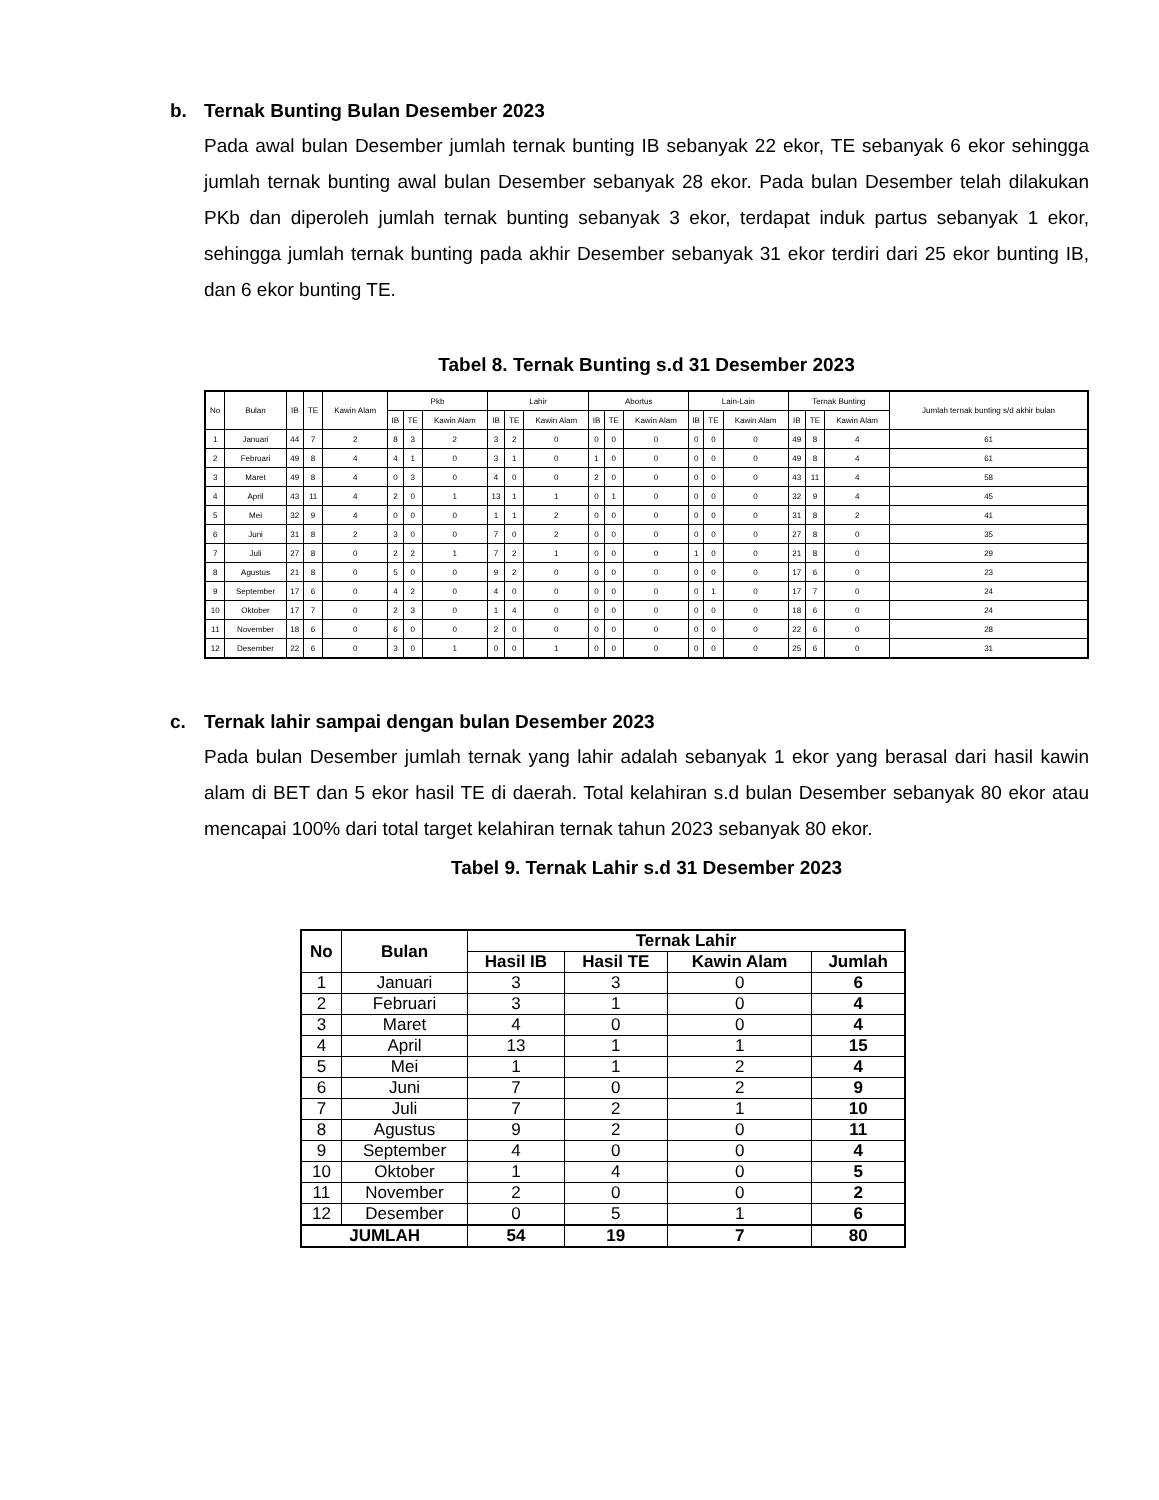b. Ternak Bunting Bulan Desember 2023
Pada awal bulan Desember jumlah ternak bunting IB sebanyak 22 ekor, TE sebanyak 6 ekor sehingga jumlah ternak bunting awal bulan Desember sebanyak 28 ekor. Pada bulan Desember telah dilakukan PKb dan diperoleh jumlah ternak bunting sebanyak 3 ekor, terdapat induk partus sebanyak 1 ekor, sehingga jumlah ternak bunting pada akhir Desember sebanyak 31 ekor terdiri dari 25 ekor bunting IB, dan 6 ekor bunting TE.
Tabel 8. Ternak Bunting s.d 31 Desember 2023
| No | Bulan | IB | TE | Kawin Alam | Pkb | | | Lahir | | | Abortus | | | Lain-Lain | | | Ternak Bunting | | | Jumlah ternak bunting s/d akhir bulan |
| --- | --- | --- | --- | --- | --- | --- | --- | --- | --- | --- | --- | --- | --- | --- | --- | --- | --- | --- | --- | --- |
| | | | | | IB | TE | Kawin Alam | IB | TE | Kawin Alam | IB | TE | Kawin Alam | IB | TE | Kawin Alam | IB | TE | Kawin Alam | |
| 1 | Januari | 44 | 7 | 2 | 8 | 3 | 2 | 3 | 2 | 0 | 0 | 0 | 0 | 0 | 0 | 0 | 49 | 8 | 4 | 61 |
| 2 | Februari | 49 | 8 | 4 | 4 | 1 | 0 | 3 | 1 | 0 | 1 | 0 | 0 | 0 | 0 | 0 | 49 | 8 | 4 | 61 |
| 3 | Maret | 49 | 8 | 4 | 0 | 3 | 0 | 4 | 0 | 0 | 2 | 0 | 0 | 0 | 0 | 0 | 43 | 11 | 4 | 58 |
| 4 | April | 43 | 11 | 4 | 2 | 0 | 1 | 13 | 1 | 1 | 0 | 1 | 0 | 0 | 0 | 0 | 32 | 9 | 4 | 45 |
| 5 | Mei | 32 | 9 | 4 | 0 | 0 | 0 | 1 | 1 | 2 | 0 | 0 | 0 | 0 | 0 | 0 | 31 | 8 | 2 | 41 |
| 6 | Juni | 31 | 8 | 2 | 3 | 0 | 0 | 7 | 0 | 2 | 0 | 0 | 0 | 0 | 0 | 0 | 27 | 8 | 0 | 35 |
| 7 | Juli | 27 | 8 | 0 | 2 | 2 | 1 | 7 | 2 | 1 | 0 | 0 | 0 | 1 | 0 | 0 | 21 | 8 | 0 | 29 |
| 8 | Agustus | 21 | 8 | 0 | 5 | 0 | 0 | 9 | 2 | 0 | 0 | 0 | 0 | 0 | 0 | 0 | 17 | 6 | 0 | 23 |
| 9 | September | 17 | 6 | 0 | 4 | 2 | 0 | 4 | 0 | 0 | 0 | 0 | 0 | 0 | 1 | 0 | 17 | 7 | 0 | 24 |
| 10 | Oktober | 17 | 7 | 0 | 2 | 3 | 0 | 1 | 4 | 0 | 0 | 0 | 0 | 0 | 0 | 0 | 18 | 6 | 0 | 24 |
| 11 | November | 18 | 6 | 0 | 6 | 0 | 0 | 2 | 0 | 0 | 0 | 0 | 0 | 0 | 0 | 0 | 22 | 6 | 0 | 28 |
| 12 | Desember | 22 | 6 | 0 | 3 | 0 | 1 | 0 | 0 | 1 | 0 | 0 | 0 | 0 | 0 | 0 | 25 | 6 | 0 | 31 |
c. Ternak lahir sampai dengan bulan Desember 2023
Pada bulan Desember jumlah ternak yang lahir adalah sebanyak 1 ekor yang berasal dari hasil kawin alam di BET dan 5 ekor hasil TE di daerah. Total kelahiran s.d bulan Desember sebanyak 80 ekor atau mencapai 100% dari total target kelahiran ternak tahun 2023 sebanyak 80 ekor.
Tabel 9. Ternak Lahir s.d 31 Desember 2023
| No | Bulan | Ternak Lahir | | | |
| --- | --- | --- | --- | --- | --- |
| | | Hasil IB | Hasil TE | Kawin Alam | Jumlah |
| 1 | Januari | 3 | 3 | 0 | 6 |
| 2 | Februari | 3 | 1 | 0 | 4 |
| 3 | Maret | 4 | 0 | 0 | 4 |
| 4 | April | 13 | 1 | 1 | 15 |
| 5 | Mei | 1 | 1 | 2 | 4 |
| 6 | Juni | 7 | 0 | 2 | 9 |
| 7 | Juli | 7 | 2 | 1 | 10 |
| 8 | Agustus | 9 | 2 | 0 | 11 |
| 9 | September | 4 | 0 | 0 | 4 |
| 10 | Oktober | 1 | 4 | 0 | 5 |
| 11 | November | 2 | 0 | 0 | 2 |
| 12 | Desember | 0 | 5 | 1 | 6 |
| JUMLAH | | 54 | 19 | 7 | 80 |